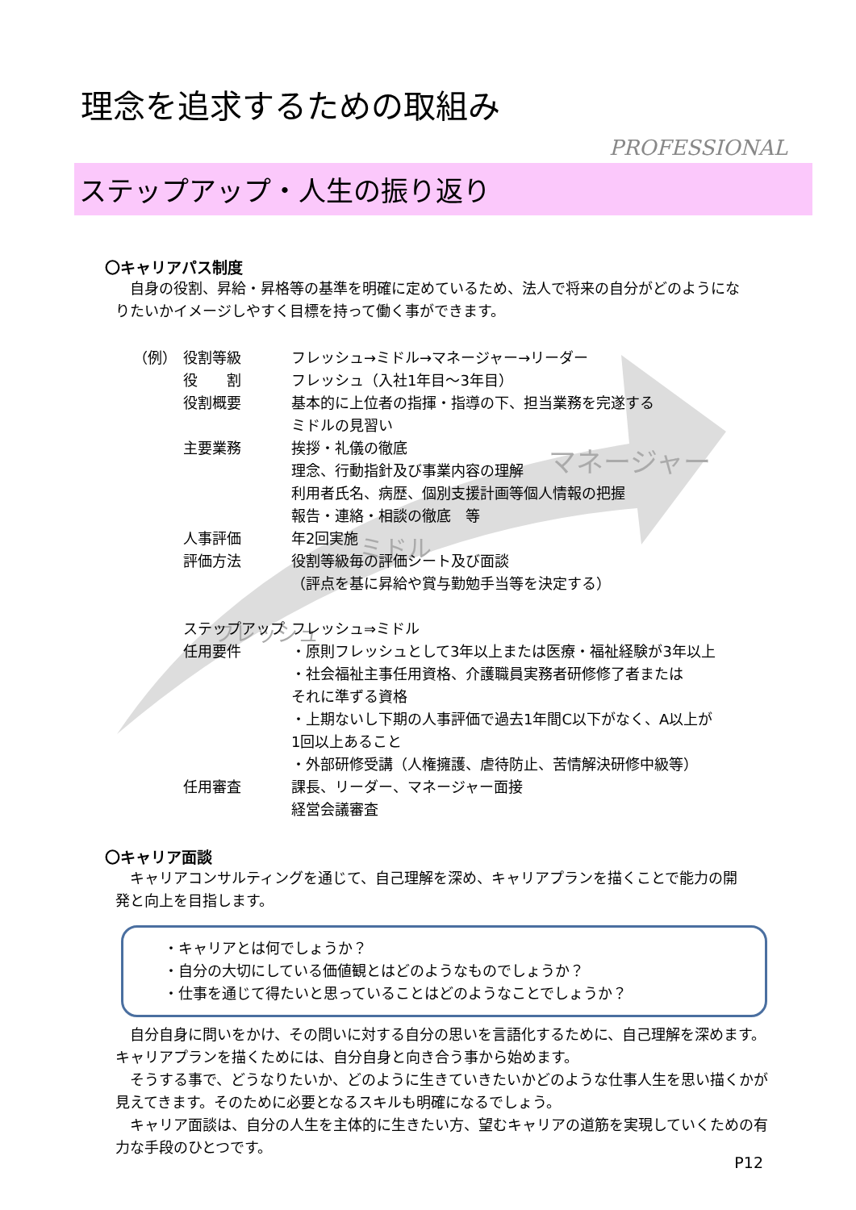マネージャー
ミドル
フレッシュ
理念を追求するための取組み
PROFESSIONAL
ステップアップ・人生の振り返り
〇キャリアパス制度
　自身の役割、昇給・昇格等の基準を明確に定めているため、法人で将来の自分がどのようになりたいかイメージしやすく目標を持って働く事ができます。
| （例） | 役割等級 | フレッシュ→ミドル→マネージャー→リーダー |
| | 役 割 | フレッシュ（入社1年目～3年目） |
| | 役割概要 | 基本的に上位者の指揮・指導の下、担当業務を完遂する ミドルの見習い |
| | 主要業務 | 挨拶・礼儀の徹底 理念、行動指針及び事業内容の理解 利用者氏名、病歴、個別支援計画等個人情報の把握 報告・連絡・相談の徹底 等 |
| | 人事評価 | 年2回実施 |
| | 評価方法 | 役割等級毎の評価シート及び面談 （評点を基に昇給や賞与勤勉手当等を決定する） |
| | ステップアップ | フレッシュ⇒ミドル |
| | 任用要件 | ・原則フレッシュとして3年以上または医療・福祉経験が3年以上 ・社会福祉主事任用資格、介護職員実務者研修修了者または それに準ずる資格 ・上期ないし下期の人事評価で過去1年間C以下がなく、A以上が 1回以上あること ・外部研修受講（人権擁護、虐待防止、苦情解決研修中級等） |
| | 任用審査 | 課長、リーダー、マネージャー面接 経営会議審査 |
〇キャリア面談
　キャリアコンサルティングを通じて、自己理解を深め、キャリアプランを描くことで能力の開発と向上を目指します。
・キャリアとは何でしょうか？
・自分の大切にしている価値観とはどのようなものでしょうか？
・仕事を通じて得たいと思っていることはどのようなことでしょうか？
　自分自身に問いをかけ、その問いに対する自分の思いを言語化するために、自己理解を深めます。キャリアプランを描くためには、自分自身と向き合う事から始めます。
　そうする事で、どうなりたいか、どのように生きていきたいかどのような仕事人生を思い描くかが見えてきます。そのために必要となるスキルも明確になるでしょう。
　キャリア面談は、自分の人生を主体的に生きたい方、望むキャリアの道筋を実現していくための有力な手段のひとつです。
P12